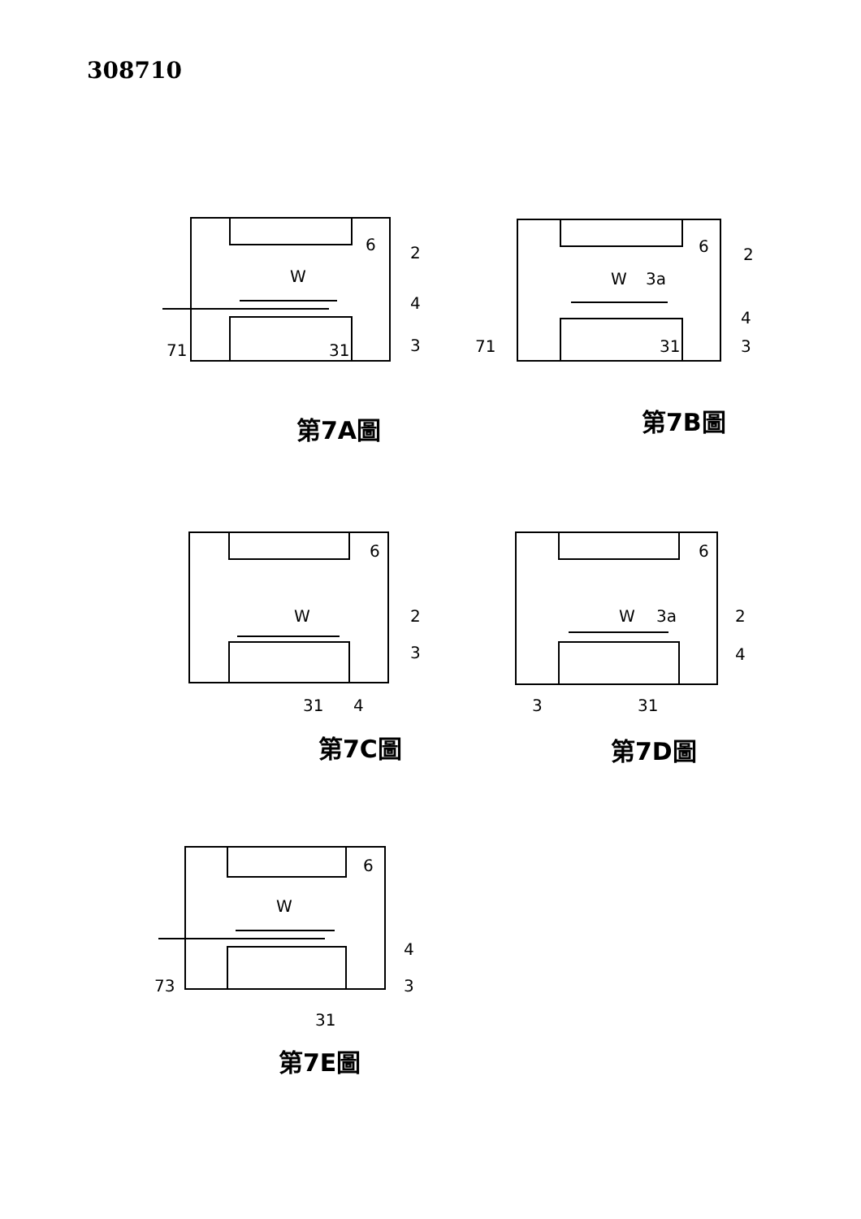308710
6
2
W
4
3
31
71
6
2
W
3a
4
3
31
71
6
2
W
3
31
4
6
2
W
3a
4
3
31
6
W
4
3
73
31
第7A圖 第7B圖
第7C圖 第7D圖
第7E圖